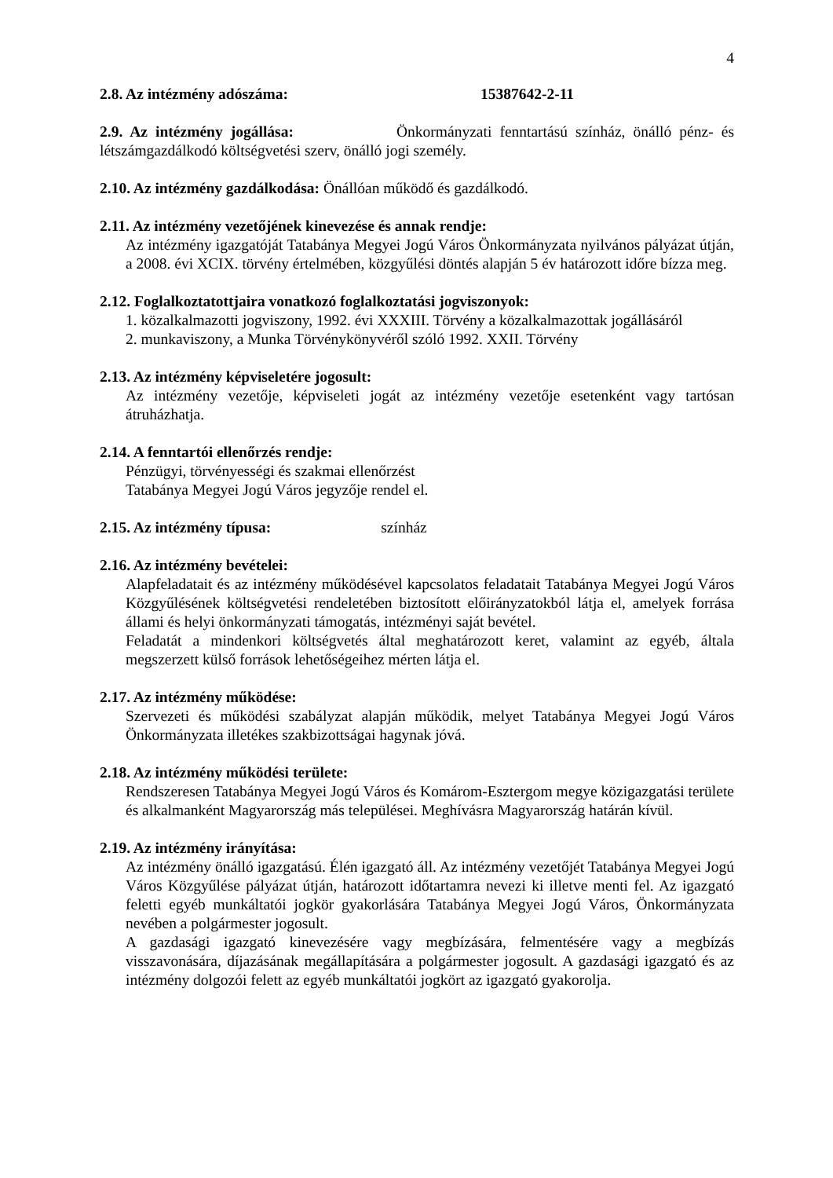4
2.8. Az intézmény adószáma: 15387642-2-11
2.9. Az intézmény jogállása: Önkormányzati fenntartású színház, önálló pénz- és létszámgazdálkodó költségvetési szerv, önálló jogi személy.
2.10. Az intézmény gazdálkodása: Önállóan működő és gazdálkodó.
2.11. Az intézmény vezetőjének kinevezése és annak rendje:
Az intézmény igazgatóját Tatabánya Megyei Jogú Város Önkormányzata nyilvános pályázat útján, a 2008. évi XCIX. törvény értelmében, közgyűlési döntés alapján 5 év határozott időre bízza meg.
2.12. Foglalkoztatottjaira vonatkozó foglalkoztatási jogviszonyok:
1. közalkalmazotti jogviszony, 1992. évi XXXIII. Törvény a közalkalmazottak jogállásáról
2. munkaviszony, a Munka Törvénykönyvéről szóló 1992. XXII. Törvény
2.13. Az intézmény képviseletére jogosult:
Az intézmény vezetője, képviseleti jogát az intézmény vezetője esetenként vagy tartósan átruházhatja.
2.14. A fenntartói ellenőrzés rendje:
Pénzügyi, törvényességi és szakmai ellenőrzést
Tatabánya Megyei Jogú Város jegyzője rendel el.
2.15. Az intézmény típusa: színház
2.16. Az intézmény bevételei:
Alapfeladatait és az intézmény működésével kapcsolatos feladatait Tatabánya Megyei Jogú Város Közgyűlésének költségvetési rendeletében biztosított előirányzatokból látja el, amelyek forrása állami és helyi önkormányzati támogatás, intézményi saját bevétel.
Feladatát a mindenkori költségvetés által meghatározott keret, valamint az egyéb, általa megszerzett külső források lehetőségeihez mérten látja el.
2.17. Az intézmény működése:
Szervezeti és működési szabályzat alapján működik, melyet Tatabánya Megyei Jogú Város Önkormányzata illetékes szakbizottságai hagynak jóvá.
2.18. Az intézmény működési területe:
Rendszeresen Tatabánya Megyei Jogú Város és Komárom-Esztergom megye közigazgatási területe és alkalmanként Magyarország más települései. Meghívásra Magyarország határán kívül.
2.19. Az intézmény irányítása:
Az intézmény önálló igazgatású. Élén igazgató áll. Az intézmény vezetőjét Tatabánya Megyei Jogú Város Közgyűlése pályázat útján, határozott időtartamra nevezi ki illetve menti fel. Az igazgató feletti egyéb munkáltatói jogkör gyakorlására Tatabánya Megyei Jogú Város, Önkormányzata nevében a polgármester jogosult.
A gazdasági igazgató kinevezésére vagy megbízására, felmentésére vagy a megbízás visszavonására, díjazásának megállapítására a polgármester jogosult. A gazdasági igazgató és az intézmény dolgozói felett az egyéb munkáltatói jogkört az igazgató gyakorolja.